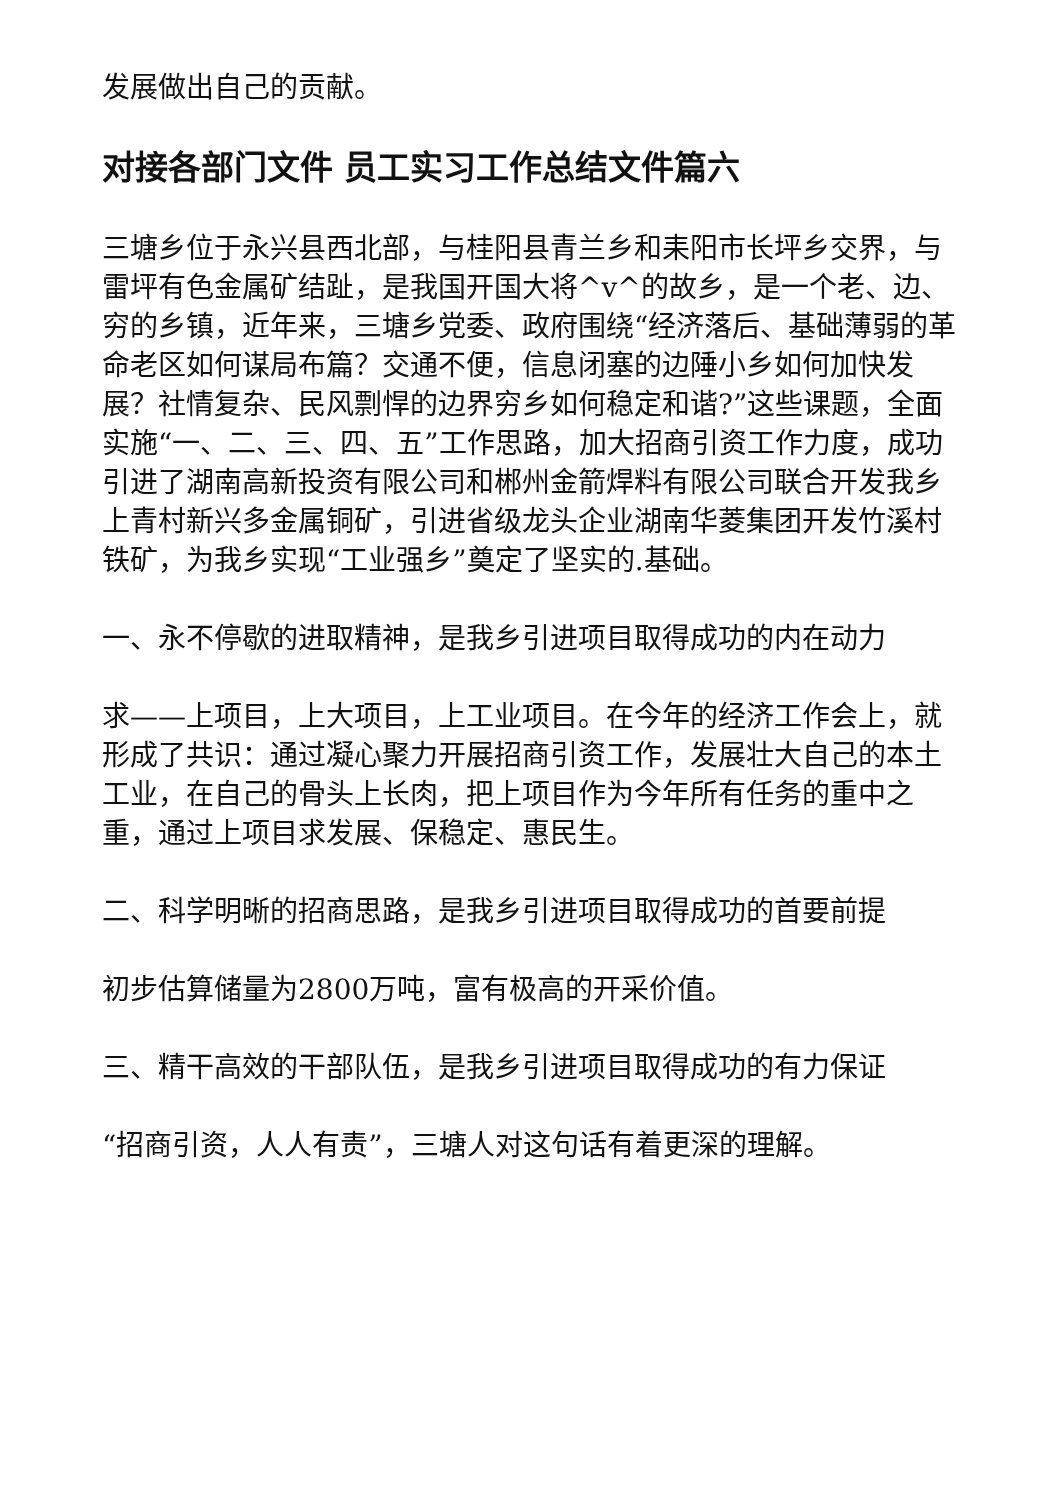发展做出自己的贡献。
对接各部门文件 员工实习工作总结文件篇六
三塘乡位于永兴县西北部，与桂阳县青兰乡和耒阳市长坪乡交界，与雷坪有色金属矿结趾，是我国开国大将^v^的故乡，是一个老、边、穷的乡镇，近年来，三塘乡党委、政府围绕“经济落后、基础薄弱的革命老区如何谋局布篇？交通不便，信息闭塞的边陲小乡如何加快发展？社情复杂、民风剽悍的边界穷乡如何稳定和谐?”这些课题，全面实施“一、二、三、四、五”工作思路，加大招商引资工作力度，成功引进了湖南高新投资有限公司和郴州金箭焊料有限公司联合开发我乡上青村新兴多金属铜矿，引进省级龙头企业湖南华菱集团开发竹溪村铁矿，为我乡实现“工业强乡”奠定了坚实的.基础。
一、永不停歇的进取精神，是我乡引进项目取得成功的内在动力
求——上项目，上大项目，上工业项目。在今年的经济工作会上，就形成了共识：通过凝心聚力开展招商引资工作，发展壮大自己的本土工业，在自己的骨头上长肉，把上项目作为今年所有任务的重中之重，通过上项目求发展、保稳定、惠民生。
二、科学明晰的招商思路，是我乡引进项目取得成功的首要前提
初步估算储量为2800万吨，富有极高的开采价值。
三、精干高效的干部队伍，是我乡引进项目取得成功的有力保证
“招商引资，人人有责”，三塘人对这句话有着更深的理解。